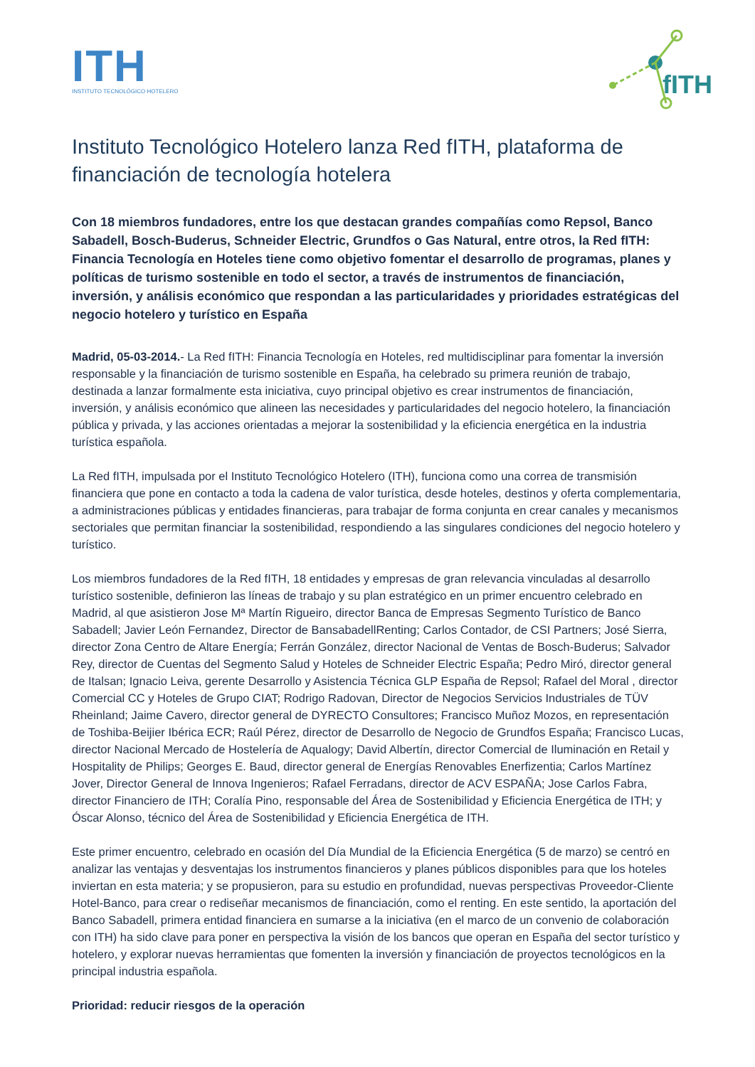ITH
INSTITUTO TECNOLÓGICO HOTELERO
fITH
Instituto Tecnológico Hotelero lanza Red fITH, plataforma de financiación de tecnología hotelera
Con 18 miembros fundadores, entre los que destacan grandes compañías como Repsol, Banco Sabadell, Bosch-Buderus, Schneider Electric, Grundfos o Gas Natural, entre otros, la Red fITH: Financia Tecnología en Hoteles tiene como objetivo fomentar el desarrollo de programas, planes y políticas de turismo sostenible en todo el sector, a través de instrumentos de financiación, inversión, y análisis económico que respondan a las particularidades y prioridades estratégicas del negocio hotelero y turístico en España
Madrid, 05-03-2014.- La Red fITH: Financia Tecnología en Hoteles, red multidisciplinar para fomentar la inversión responsable y la financiación de turismo sostenible en España, ha celebrado su primera reunión de trabajo, destinada a lanzar formalmente esta iniciativa, cuyo principal objetivo es crear instrumentos de financiación, inversión, y análisis económico que alineen las necesidades y particularidades del negocio hotelero, la financiación pública y privada, y las acciones orientadas a mejorar la sostenibilidad y la eficiencia energética en la industria turística española.
La Red fITH, impulsada por el Instituto Tecnológico Hotelero (ITH), funciona como una correa de transmisión financiera que pone en contacto a toda la cadena de valor turística, desde hoteles, destinos y oferta complementaria, a administraciones públicas y entidades financieras, para trabajar de forma conjunta en crear canales y mecanismos sectoriales que permitan financiar la sostenibilidad, respondiendo a las singulares condiciones del negocio hotelero y turístico.
Los miembros fundadores de la Red fITH, 18 entidades y empresas de gran relevancia vinculadas al desarrollo turístico sostenible, definieron las líneas de trabajo y su plan estratégico en un primer encuentro celebrado en Madrid, al que asistieron Jose Mª Martín Rigueiro, director Banca de Empresas Segmento Turístico de Banco Sabadell; Javier León Fernandez, Director de BansabadellRenting; Carlos Contador, de CSI Partners; José Sierra, director Zona Centro de Altare Energía; Ferrán González, director Nacional de Ventas de Bosch-Buderus; Salvador Rey, director de Cuentas del Segmento Salud y Hoteles de Schneider Electric España; Pedro Miró, director general de Italsan; Ignacio Leiva, gerente Desarrollo y Asistencia Técnica GLP España de Repsol; Rafael del Moral , director Comercial CC y Hoteles de Grupo CIAT; Rodrigo Radovan, Director de Negocios Servicios Industriales de TÜV Rheinland; Jaime Cavero, director general de DYRECTO Consultores; Francisco Muñoz Mozos, en representación de Toshiba-Beijier Ibérica ECR; Raúl Pérez, director de Desarrollo de Negocio de Grundfos España; Francisco Lucas, director Nacional Mercado de Hostelería de Aqualogy; David Albertín, director Comercial de Iluminación en Retail y Hospitality de Philips; Georges E. Baud, director general de Energías Renovables Enerfizentia; Carlos Martínez Jover, Director General de Innova Ingenieros; Rafael Ferradans, director de ACV ESPAÑA; Jose Carlos Fabra, director Financiero de ITH; Coralía Pino, responsable del Área de Sostenibilidad y Eficiencia Energética de ITH; y Óscar Alonso, técnico del Área de Sostenibilidad y Eficiencia Energética de ITH.
Este primer encuentro, celebrado en ocasión del Día Mundial de la Eficiencia Energética (5 de marzo) se centró en analizar las ventajas y desventajas los instrumentos financieros y planes públicos disponibles para que los hoteles inviertan en esta materia; y se propusieron, para su estudio en profundidad, nuevas perspectivas Proveedor-Cliente Hotel-Banco, para crear o rediseñar mecanismos de financiación, como el renting. En este sentido, la aportación del Banco Sabadell, primera entidad financiera en sumarse a la iniciativa (en el marco de un convenio de colaboración con ITH) ha sido clave para poner en perspectiva la visión de los bancos que operan en España del sector turístico y hotelero, y explorar nuevas herramientas que fomenten la inversión y financiación de proyectos tecnológicos en la principal industria española.
Prioridad: reducir riesgos de la operación